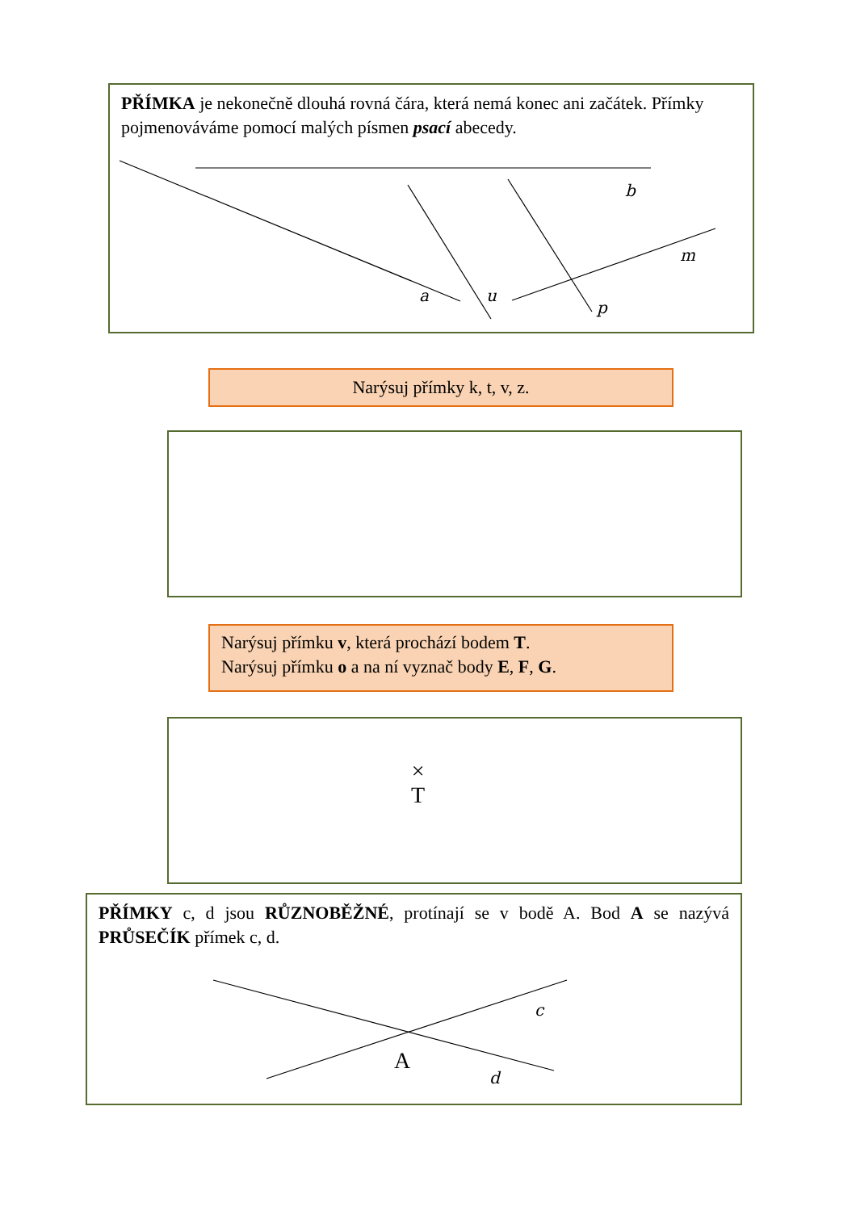PŘÍMKA je nekonečně dlouhá rovná čára, která nemá konec ani začátek. Přímky pojmenováváme pomocí malých písmen psací abecedy.
a
u
b
m
p
Narýsuj přímky k, t, v, z.
Narýsuj přímku v, která prochází bodem T.
Narýsuj přímku o a na ní vyznač body E, F, G.
×
T
PŘÍMKY c, d jsou RŮZNOBĚŽNÉ, protínají se v bodě A. Bod A se nazývá PRŮSEČÍK přímek c, d.
A
c
d